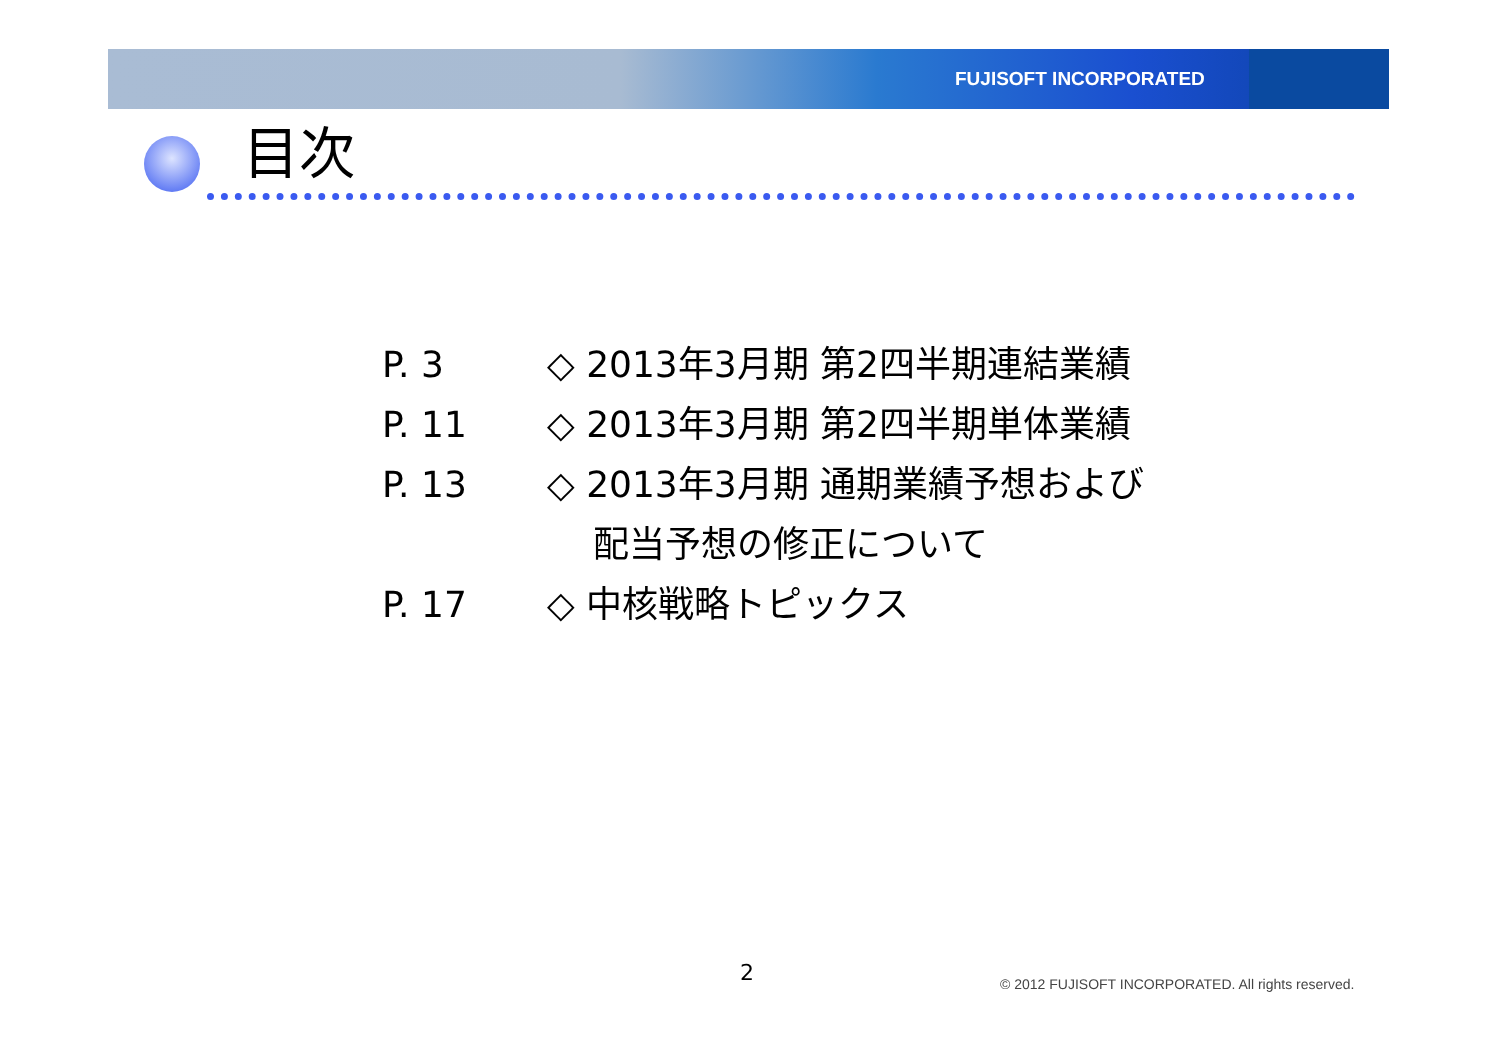FUJISOFT INCORPORATED
目次
P. 3 ◇ 2013年3月期 第2四半期連結業績
P. 11 ◇ 2013年3月期 第2四半期単体業績
P. 13 ◇ 2013年3月期 通期業績予想および
配当予想の修正について
P. 17 ◇ 中核戦略トピックス
2
© 2012 FUJISOFT INCORPORATED. All rights reserved.